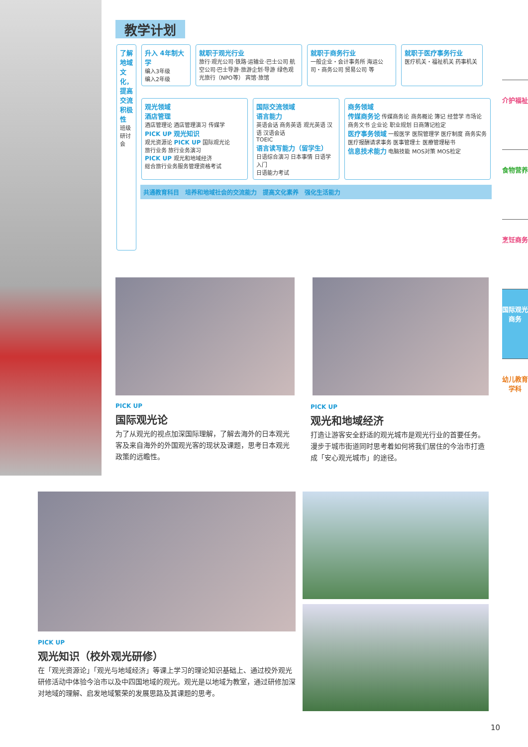教学计划
了解地域文化，提高交流积极性
班级研讨会
升入 4年制大学
编入3年级
编入2年级
就职于观光行业
旅行·观光公司·铁路·运输业·巴士公司 航空公司·巴士导游·旅游企划·导游 绿色观光旅行（NPO等） 宾馆·旅馆
就职于商务行业
一般企业・会计事务所 海运公司・商务公司 贸易公司 等
就职于医疗事务行业
医疗机关・福祉机关 药事机关
观光领域
酒店管理
酒店管理论 酒店管理演习 传媒学
PICK UP 观光知识
观光资源论 PICK UP 国际观光论
旅行业务 旅行业务演习
PICK UP 观光和地域经济
総合旅行业务服务管理资格考试
国际交流领域
语言能力
英语会话 商务英语 观光英语 汉语 汉语会话
TOEIC
语言读写能力（留学生）
日语综合演习 日本事情 日语学入门
日语能力考试
商务领域
传媒商务论 传媒商务论 商务概论 簿记 经营学 市场论 商务文书 企业论 职业规划 日商簿记检定
医疗事务领域 一般医学 医院管理学 医疗制度 商务实务 医疗报酬请求事务 医事管理士 医療管理秘书
信息技术能力 电脑技能 MOS对策 MOS检定
共通教育科目　培养和地域社会的交流能力　提高文化素养　强化生活能力
介护福祉
食物营养
烹饪商务
国际观光商务
幼儿教育学科
PICK UP
国际观光论
为了从观光的视点加深国际理解，了解去海外的日本观光客及来自海外的外国观光客的现状及课题，思考日本观光政策的远瞻性。
PICK UP
观光和地域经济
打造让游客安全舒适的观光城市是观光行业的首要任务。漫步于城市街道同时思考着如何将我们居住的今治市打造成「安心观光城市」的途径。
PICK UP
观光知识（校外观光研修）
在「观光资源论」「观光与地域经济」等课上学习的理论知识基础上、通过校外观光研修活动中体验今治市以及中四国地域的观光。观光是以地域为教室，通过研修加深对地域的理解、启发地域繁荣的发展思路及其课题的思考。
10